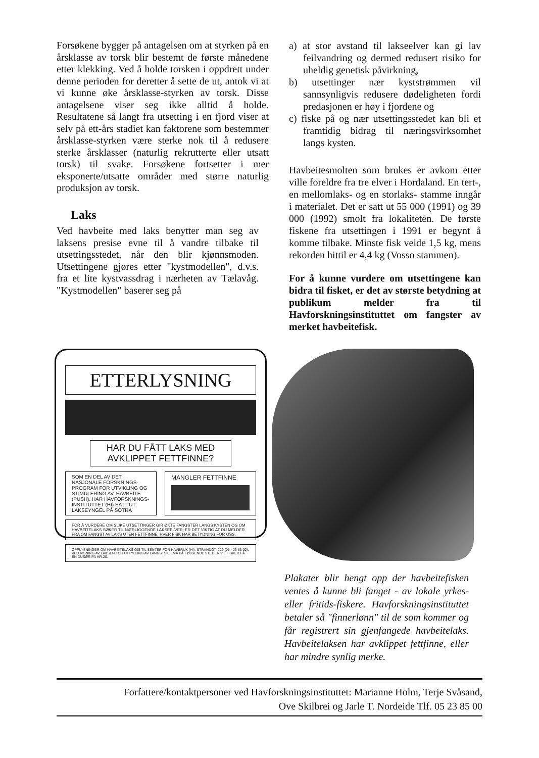Forsøkene bygger på antagelsen om at styrken på en årsklasse av torsk blir bestemt de første månedene etter klekking. Ved å holde torsken i oppdrett under denne perioden for deretter å sette de ut, antok vi at vi kunne øke årsklasse-styrken av torsk. Disse antagelsene viser seg ikke alltid å holde. Resultatene så langt fra utsetting i en fjord viser at selv på ett-års stadiet kan faktorene som bestemmer årsklasse-styrken være sterke nok til å redusere sterke årsklasser (naturlig rekrutterte eller utsatt torsk) til svake. Forsøkene fortsetter i mer eksponerte/utsatte områder med større naturlig produksjon av torsk.
Laks
Ved havbeite med laks benytter man seg av laksens presise evne til å vandre tilbake til utsettingsstedet, når den blir kjønnsmoden. Utsettingene gjøres etter "kystmodellen", d.v.s. fra et lite kystvassdrag i nærheten av Tælavåg. "Kystmodellen" baserer seg på
a) at stor avstand til lakseelver kan gi lav feilvandring og dermed redusert risiko for uheldig genetisk påvirkning,
b) utsettinger nær kyststrømmen vil sannsynligvis redusere dødeligheten fordi predasjonen er høy i fjordene og
c) fiske på og nær utsettingsstedet kan bli et framtidig bidrag til næringsvirksomhet langs kysten.
Havbeitesmolten som brukes er avkom etter ville foreldre fra tre elver i Hordaland. En tert-, en mellomlaks- og en storlaks- stamme inngår i materialet. Det er satt ut 55 000 (1991) og 39 000 (1992) smolt fra lokaliteten. De første fiskene fra utsettingen i 1991 er begynt å komme tilbake. Minste fisk veide 1,5 kg, mens rekorden hittil er 4,4 kg (Vosso stammen).
For å kunne vurdere om utsettingene kan bidra til fisket, er det av største betydning at publikum melder fra til Havforskningsinstituttet om fangster av merket havbeitefisk.
ETTERLYSNING
HAR DU FÅTT LAKS MED AVKLIPPET FETTFINNE?
SOM EN DEL AV DET NASJONALE FORSKNINGS-PROGRAM FOR UTVIKLING OG STIMULERING AV. HAVBEITE (PUSH). HAR HAVFORSKNINGS-INSTITUTTET (HI) SATT UT LAKSEYNGEL PÅ SOTRA
MANGLER FETTFINNE
FOR Å VURDERE OM SLIKE UTSETTINGER GIR ØKTE FANGSTER LANGS KYSTEN OG OM HAVBEITELAKS SØKER TIL NÆRLIGGENDE LAKSEELVER, ER DET VIKTIG AT DU MELDER FRA OM FANGST AV LAKS UTEN FETTFINNE. HVER FISK HAR BETYDNING FOR OSS.
OPPLYSNINGER OM HAVBEITELAKS GIS TIL SENTER FOR HAVBRUK (HI), STRANDGT. 229 (05 - 23 83 00). VED VISNING AV LAKSEN FOR UTFYLLING AV FANGSTSKJEMA PÅ FØLGENDE STEDER VIL FISKER FÅ EN DUSØR PÅ KR.20.
Plakater blir hengt opp der havbeitefisken ventes å kunne bli fanget - av lokale yrkes- eller fritids-fiskere. Havforskningsinstituttet betaler så "finnerlønn" til de som kommer og får registrert sin gjenfangede havbeitelaks. Havbeitelaksen har avklippet fettfinne, eller har mindre synlig merke.
Forfattere/kontaktpersoner ved Havforskningsinstituttet: Marianne Holm, Terje Svåsand,
Ove Skilbrei og Jarle T. Nordeide Tlf. 05 23 85 00